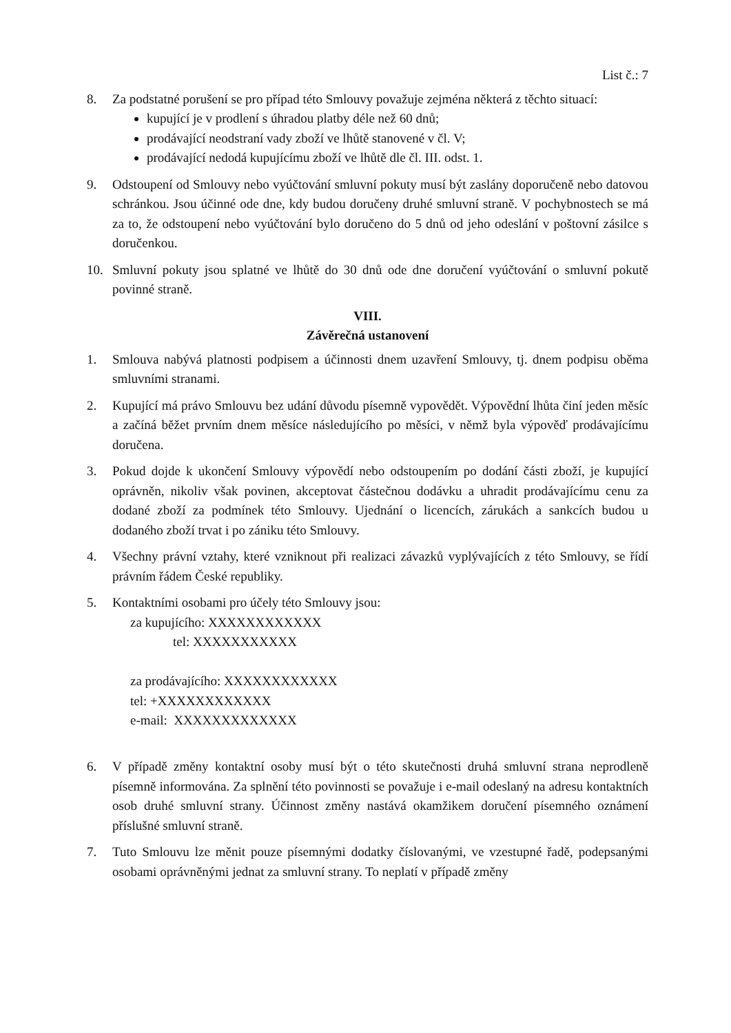List č.: 7
8. Za podstatné porušení se pro případ této Smlouvy považuje zejména některá z těchto situací:
kupující je v prodlení s úhradou platby déle než 60 dnů;
prodávající neodstraní vady zboží ve lhůtě stanovené v čl. V;
prodávající nedodá kupujícímu zboží ve lhůtě dle čl. III. odst. 1.
9. Odstoupení od Smlouvy nebo vyúčtování smluvní pokuty musí být zaslány doporučeně nebo datovou schránkou. Jsou účinné ode dne, kdy budou doručeny druhé smluvní straně. V pochybnostech se má za to, že odstoupení nebo vyúčtování bylo doručeno do 5 dnů od jeho odeslání v poštovní zásilce s doručenkou.
10. Smluvní pokuty jsou splatné ve lhůtě do 30 dnů ode dne doručení vyúčtování o smluvní pokutě povinné straně.
VIII.
Závěrečná ustanovení
1. Smlouva nabývá platnosti podpisem a účinnosti dnem uzavření Smlouvy, tj. dnem podpisu oběma smluvními stranami.
2. Kupující má právo Smlouvu bez udání důvodu písemně vypovědět. Výpovědní lhůta činí jeden měsíc a začíná běžet prvním dnem měsíce následujícího po měsíci, v němž byla výpověď prodávajícímu doručena.
3. Pokud dojde k ukončení Smlouvy výpovědí nebo odstoupením po dodání části zboží, je kupující oprávněn, nikoliv však povinen, akceptovat částečnou dodávku a uhradit prodávajícímu cenu za dodané zboží za podmínek této Smlouvy. Ujednání o licencích, zárukách a sankcích budou u dodaného zboží trvat i po zániku této Smlouvy.
4. Všechny právní vztahy, které vzniknout při realizaci závazků vyplývajících z této Smlouvy, se řídí právním řádem České republiky.
5. Kontaktními osobami pro účely této Smlouvy jsou:
za kupujícího: XXXXXXXXXXXX
tel: XXXXXXXXXXX
za prodávajícího: XXXXXXXXXXXX
tel: +XXXXXXXXXXXX
e-mail: XXXXXXXXXXXXX
6. V případě změny kontaktní osoby musí být o této skutečnosti druhá smluvní strana neprodleně písemně informována. Za splnění této povinnosti se považuje i e-mail odeslaný na adresu kontaktních osob druhé smluvní strany. Účinnost změny nastává okamžikem doručení písemného oznámení příslušné smluvní straně.
7. Tuto Smlouvu lze měnit pouze písemnými dodatky číslovanými, ve vzestupné řadě, podepsanými osobami oprávněnými jednat za smluvní strany. To neplatí v případě změny